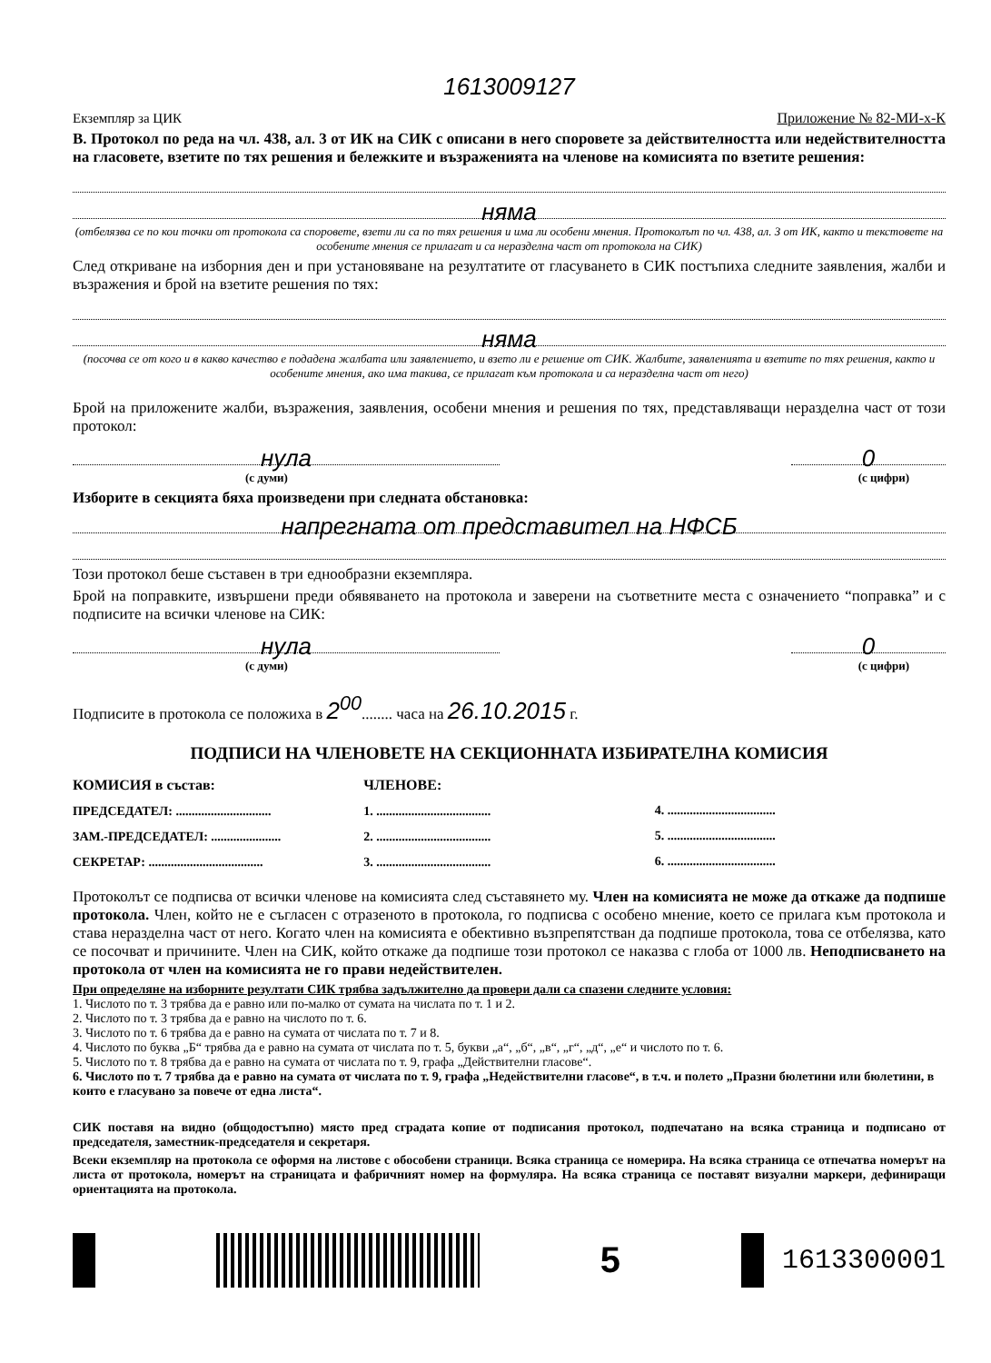1613009127
Екземпляр за ЦИК Приложение № 82-МИ-х-К
В. Протокол по реда на чл. 438, ал. 3 от ИК на СИК с описани в него споровете за действителността или недействителността на гласовете, взетите по тях решения и бележките и възраженията на членове на комисията по взетите решения:
няма
(отбелязва се по кои точки от протокола са споровете, взети ли са по тях решения и има ли особени мнения. Протоколът по чл. 438, ал. 3 от ИК, както и текстовете на особените мнения се прилагат и са неразделна част от протокола на СИК)
След откриване на изборния ден и при установяване на резултатите от гласуването в СИК постъпиха следните заявления, жалби и възражения и брой на взетите решения по тях:
няма
(посочва се от кого и в какво качество е подадена жалбата или заявлението, и взето ли е решение от СИК. Жалбите, заявленията и взетите по тях решения, както и особените мнения, ако има такива, се прилагат към протокола и са неразделна част от него)
Брой на приложените жалби, възражения, заявления, особени мнения и решения по тях, представляващи неразделна част от този протокол:
нула 0
(с думи) (с цифри)
Изборите в секцията бяха произведени при следната обстановка:
напрегната от представител на НФСБ
Този протокол беше съставен в три еднообразни екземпляра.
Брой на поправките, извършени преди обявяването на протокола и заверени на съответните места с означението “поправка” и с подписите на всички членове на СИК:
нула 0
(с думи) (с цифри)
Подписите в протокола се положиха в 2<sup>00</sup>........ часа на 26.10.2015 г.
ПОДПИСИ НА ЧЛЕНОВЕТЕ НА СЕКЦИОННАТА ИЗБИРАТЕЛНА КОМИСИЯ
КОМИСИЯ в състав:
ПРЕДСЕДАТЕЛ: ..............................
ЗАМ.-ПРЕДСЕДАТЕЛ: ......................
СЕКРЕТАР: ....................................
ЧЛЕНОВЕ:
1. ....................................
2. ....................................
3. ....................................
4. ..................................
5. ..................................
6. ..................................
Протоколът се подписва от всички членове на комисията след съставянето му. Член на комисията не може да откаже да подпише протокола. Член, който не е съгласен с отразеното в протокола, го подписва с особено мнение, което се прилага към протокола и става неразделна част от него. Когато член на комисията е обективно възпрепятстван да подпише протокола, това се отбелязва, като се посочват и причините. Член на СИК, който откаже да подпише този протокол се наказва с глоба от 1000 лв. Неподписването на протокола от член на комисията не го прави недействителен.
При определяне на изборните резултати СИК трябва задължително да провери дали са спазени следните условия:
1. Числото по т. 3 трябва да е равно или по-малко от сумата на числата по т. 1 и 2.
2. Числото по т. 3 трябва да е равно на числото по т. 6.
3. Числото по т. 6 трябва да е равно на сумата от числата по т. 7 и 8.
4. Числото по буква „Б“ трябва да е равно на сумата от числата по т. 5, букви „а“, „б“, „в“, „г“, „д“, „е“ и числото по т. 6.
5. Числото по т. 8 трябва да е равно на сумата от числата по т. 9, графа „Действителни гласове“.
6. Числото по т. 7 трябва да е равно на сумата от числата по т. 9, графа „Недействителни гласове“, в т.ч. и полето „Празни бюлетини или бюлетини, в които е гласувано за повече от една листа“.
СИК поставя на видно (общодостъпно) място пред сградата копие от подписания протокол, подпечатано на всяка страница и подписано от председателя, заместник-председателя и секретаря.
Всеки екземпляр на протокола се оформя на листове с обособени страници. Всяка страница се номерира. На всяка страница се отпечатва номерът на листа от протокола, номерът на страницата и фабричният номер на формуляра. На всяка страница се поставят визуални маркери, дефиниращи ориентацията на протокола.
5
1613300001